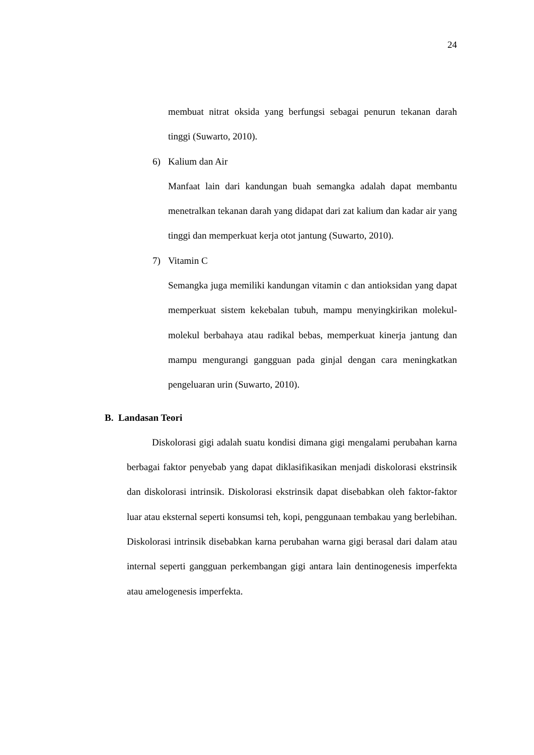24
membuat nitrat oksida yang berfungsi sebagai penurun tekanan darah tinggi (Suwarto, 2010).
6) Kalium dan Air
Manfaat lain dari kandungan buah semangka adalah dapat membantu menetralkan tekanan darah yang didapat dari zat kalium dan kadar air yang tinggi dan memperkuat kerja otot jantung (Suwarto, 2010).
7) Vitamin C
Semangka juga memiliki kandungan vitamin c dan antioksidan yang dapat memperkuat sistem kekebalan tubuh, mampu menyingkirikan molekul-molekul berbahaya atau radikal bebas, memperkuat kinerja jantung dan mampu mengurangi gangguan pada ginjal dengan cara meningkatkan pengeluaran urin (Suwarto, 2010).
B. Landasan Teori
Diskolorasi gigi adalah suatu kondisi dimana gigi mengalami perubahan karna berbagai faktor penyebab yang dapat diklasifikasikan menjadi diskolorasi ekstrinsik dan diskolorasi intrinsik. Diskolorasi ekstrinsik dapat disebabkan oleh faktor-faktor luar atau eksternal seperti konsumsi teh, kopi, penggunaan tembakau yang berlebihan. Diskolorasi intrinsik disebabkan karna perubahan warna gigi berasal dari dalam atau internal seperti gangguan perkembangan gigi antara lain dentinogenesis imperfekta atau amelogenesis imperfekta.